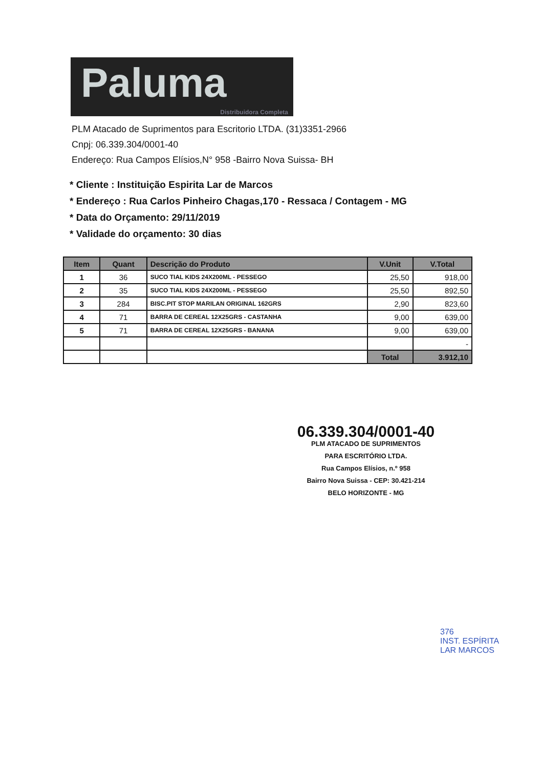Paluma
Distribuidora Completa
PLM Atacado de Suprimentos para Escritorio LTDA. (31)3351-2966
Cnpj: 06.339.304/0001-40
Endereço: Rua Campos Elísios,N° 958 -Bairro Nova Suissa- BH
* Cliente : Instituição Espirita Lar de Marcos
* Endereço : Rua Carlos Pinheiro Chagas,170 - Ressaca / Contagem - MG
* Data do Orçamento: 29/11/2019
* Validade do orçamento: 30 dias
| Item | Quant | Descrição do Produto | V.Unit | V.Total |
| --- | --- | --- | --- | --- |
| 1 | 36 | SUCO TIAL KIDS 24X200ML - PESSEGO | 25,50 | 918,00 |
| 2 | 35 | SUCO TIAL KIDS 24X200ML - PESSEGO | 25,50 | 892,50 |
| 3 | 284 | BISC.PIT STOP MARILAN ORIGINAL 162GRS | 2,90 | 823,60 |
| 4 | 71 | BARRA DE CEREAL 12X25GRS - CASTANHA | 9,00 | 639,00 |
| 5 | 71 | BARRA DE CEREAL 12X25GRS - BANANA | 9,00 | 639,00 |
| | | | | - |
| | | | Total | 3.912,10 |
06.339.304/0001-40
PLM ATACADO DE SUPRIMENTOS
PARA ESCRITÓRIO LTDA.
Rua Campos Elísios, n.º 958
Bairro Nova Suissa - CEP: 30.421-214
BELO HORIZONTE - MG
376
INST. ESPÍRITA
LAR MARCOS